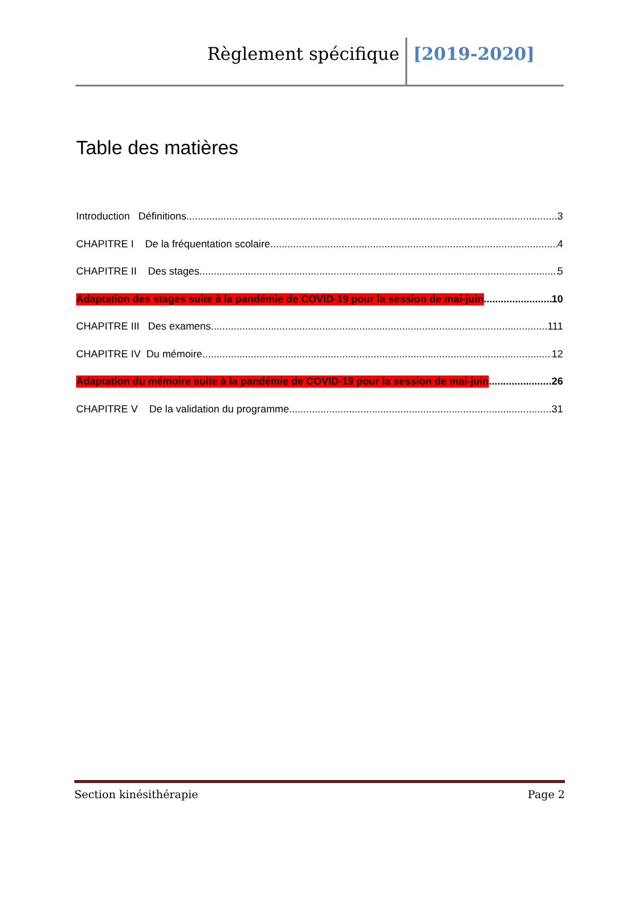Règlement spécifique [2019-2020]
Table des matières
Introduction Définitions 3
CHAPITRE I De la fréquentation scolaire 4
CHAPITRE II Des stages 5
Adaptation des stages suite à la pandémie de COVID-19 pour la session de mai-juin 10
CHAPITRE III Des examens 111
CHAPITRE IV Du mémoire 12
Adaptation du mémoire suite à la pandémie de COVID-19 pour la session de mai-juin 26
CHAPITRE V De la validation du programme 31
Section kinésithérapie Page 2